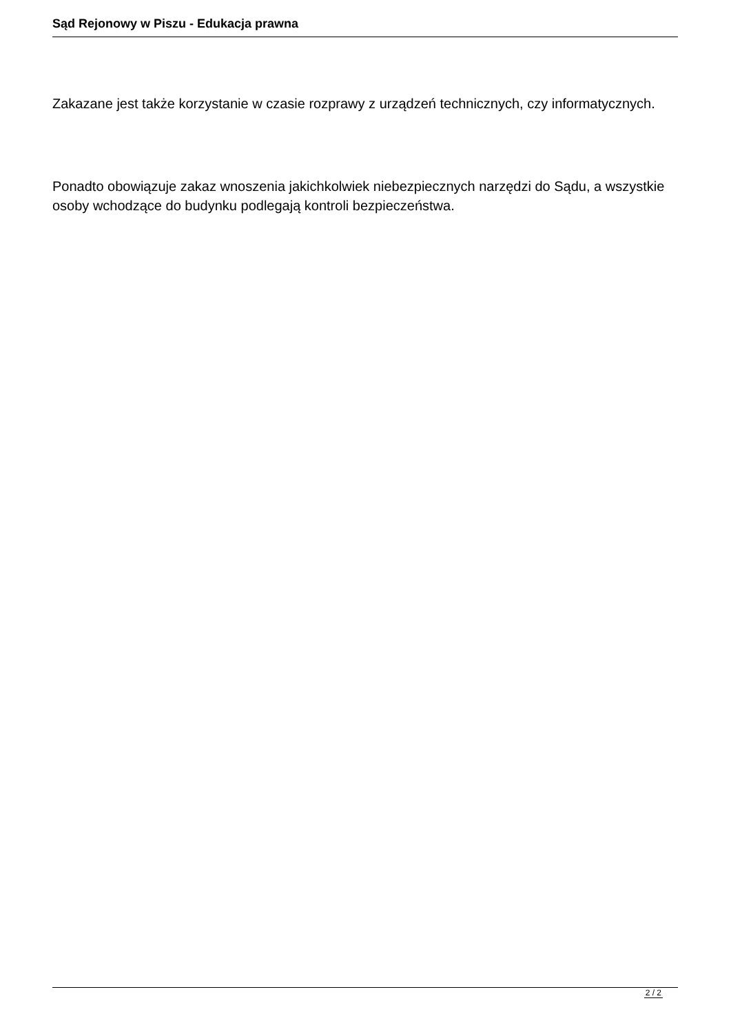Sąd Rejonowy w Piszu - Edukacja prawna
Zakazane jest także korzystanie w czasie rozprawy z urządzeń technicznych, czy informatycznych.
Ponadto obowiązuje zakaz wnoszenia jakichkolwiek niebezpiecznych narzędzi do Sądu, a wszystkie osoby wchodzące do budynku podlegają kontroli bezpieczeństwa.
2 / 2